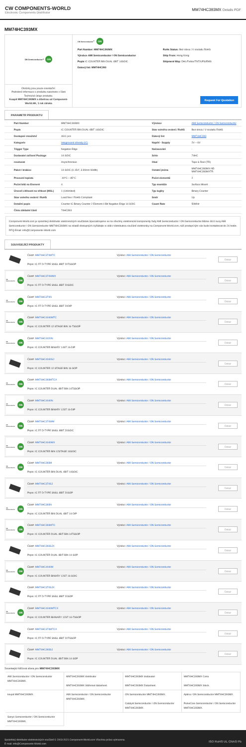CW COMPONENTS-WORLD
Electronic Components Distributor
MM74HC393MX Details PDF
MM74HC393MX
ON Semiconductor<sup>®</sup> ON
Obrázky jsou pouze orientační.
Podrobné informace o produktu naleznete v části Technické údaje produktu.
Koupit MM74HC393MX s důvěrou od Component-World.HK, 1 rok záruka
ON Semiconductor<sup>®</sup> ON
Part Number: MM74HC393MX
RoHs Status: Bez olova / V souladu RoHS
Výrobce AMI Semiconductor / ON Semiconductor
Ship From: Hong Kong
Popis IC COUNTER BIN DUAL 4BIT 14SOIC
Shipment Way: DHL/Fedex/TNT/UPS/EMS
Datový list: MM74HC393
Request For Quotation
PARAMETR PRODUKTU
| Part Number | MM74HC393MX | Výrobce | AMI Semiconductor / ON Semiconductor |
| Popis | IC COUNTER BIN DUAL 4BIT 14SOIC | Stav volného vedení / RoHS | Bez olova / V souladu RoHS |
| Dostupné množství | 4611 pcs | Datový list | MM74HC393 |
| Kategorie | Integrované obvody (IC) | Napětí - Supply | 2V ~ 6V |
| Trigger Type | Negative Edge | Načasování | - |
| Dodavatel zařízení Package | 14-SOIC | Série | 74HC |
| resetovat | Asynchronous | Obal | Tape & Reel (TR) |
| Paket / krabice | 14-SOIC (0.154", 3.90mm Width) | Ostatní jména | MM74HC393MX-ND MM74HC393MXTR |
| Provozní teplota | -40°C ~ 85°C | Počet elementů | 2 |
| Počet bitů na Element | 4 | Typ montáže | Surface Mount |
| Úroveň citlivosti na vlhkost (MSL) | 1 (Unlimited) | Typ logiky | Binary Counter |
| Stav volného vedení / RoHS | Lead free / RoHS Compliant | Směr | Up |
| Detailní popis | Counter IC Binary Counter 2 Element 4 Bit Negative Edge 14-SOIC | Count Rate | 50MHz |
| Číslo základní části | 74HC393 | | |
Component-World.com je spolehlivý distributor elektronických součástek.Specializujeme se na všechny elektronické komponenty řady AMI Semiconductor / ON Semiconductor.Máme 4611 kusy AMI Semiconductor / ON Semiconductor MM74HC393MX na skladě dostupných.Vyžádejte si citát z distributora součástí elektroniky na Component-World.com, náš prodejní tým vás bude kontaktovat do 24 hodin.
RFQ Email: info@Components-World.com
SOUVISEJÍCÍ PRODUKTY
Část#: MM74HC374MTC Výrobci: AMI Semiconductor / ON Semiconductor
Popis: IC FF D-TYPE SNGL 8BIT 20TSSOP
Dotaz
ON Semiconductor ON
Část#: MM74HC374WMX Výrobci: AMI Semiconductor / ON Semiconductor
Popis: IC FF D-TYPE SNGL 8BIT 20SOIC
Dotaz
ON Semiconductor ON
Část#: MM74HC374N Výrobci: AMI Semiconductor / ON Semiconductor
Popis: IC FF D-TYPE SNGL 8BIT 20DIP
Dotaz
ON Semiconductor ON
Část#: MM74HC4040MTC Výrobci: AMI Semiconductor / ON Semiconductor
Popis: IC COUNTER 12-STAGE BIN 16-TSSOP
Dotaz
ON Semiconductor ON
Část#: MM74HC4020N Výrobci: AMI Semiconductor / ON Semiconductor
Popis: IC COUNTER BINARY 14ST 16-DIP
Dotaz
Část#: MM74HC4040SJ Výrobci: AMI Semiconductor / ON Semiconductor
Popis: IC COUNTER 12-STAGE BIN 16-SOP
Dotaz
ON Semiconductor ON
Část#: MM74HC393MTCX Výrobci: AMI Semiconductor / ON Semiconductor
Popis: IC COUNTER DUAL 4BIT BIN 14TSSOP
Dotaz
ON Semiconductor ON
Část#: MM74HC4040N Výrobci: AMI Semiconductor / ON Semiconductor
Popis: IC COUNTER BINARY 12ST 16-DIP
Dotaz
ON Semiconductor ON
Část#: MM74HC374WM Výrobci: AMI Semiconductor / ON Semiconductor
Popis: IC FF D-TYPE SNGL 8BIT 20SOIC
Dotaz
ON Semiconductor ON
Část#: MM74HC4040MX Výrobci: AMI Semiconductor / ON Semiconductor
Popis: IC COUNTER BIN 12STAGE 16SOIC
Dotaz
ON Semiconductor ON
Část#: MM74HC393M Výrobci: AMI Semiconductor / ON Semiconductor
Popis: IC COUNTER BIN DUAL 4BIT 14SOIC
Dotaz
Část#: MM74HC374SJ Výrobci: AMI Semiconductor / ON Semiconductor
Popis: IC FF D-TYPE SNGL 8BIT 20SOP
Dotaz
ON Semiconductor ON
Část#: MM74HC393N Výrobci: AMI Semiconductor / ON Semiconductor
Popis: IC COUNTER BIN DUAL 4BIT 14-DIP
Dotaz
ON Semiconductor ON
Část#: MM74HC393MTC Výrobci: AMI Semiconductor / ON Semiconductor
Popis: IC COUNTER DUAL 4BIT BIN 14TSSOP
Dotaz
Část#: MM74HC393SJX Výrobci: AMI Semiconductor / ON Semiconductor
Popis: IC COUNTER DUAL 4BIT BIN 14-SOP
Dotaz
ON Semiconductor ON
Část#: MM74HC4040M Výrobci: AMI Semiconductor / ON Semiconductor
Popis: IC COUNTER BINARY 12ST 16-SOIC
Dotaz
Část#: MM74HC374SJX Výrobci: AMI Semiconductor / ON Semiconductor
Popis: IC FF D-TYPE SNGL 8BIT 20SOP
Dotaz
ON Semiconductor ON
Část#: MM74HC4040MTCX Výrobci: AMI Semiconductor / ON Semiconductor
Popis: IC COUNTER BIANARY 12ST 16-TSSOP
Dotaz
Část#: MM74HC374MTCX Výrobci: AMI Semiconductor / ON Semiconductor
Popis: IC FF D-TYPE SNGL 8BIT 20TSSOP
Dotaz
Část#: MM74HC393SJ Výrobci: AMI Semiconductor / ON Semiconductor
Popis: IC COUNTER DUAL 4BIT BIN 14-SOP
Dotaz
Související klíčová slova pro MM74HC393MX
AMI Semiconductor / ON Semiconductor MM74HC393MX.
MM74HC393MX distributor
MM74HC393MX Stáhnout datasheet.
MM74HC393MX dodavatel
MM74HC393MX Datasheet.
MM74HC393MX Cena
MM74HC393MX Stock.
koupit MM74HC393MX.
AMI Semiconductor / ON Semiconductor MM74HC393MX.
ON Semiconductor MM74HC393MX.
Catalyst Semiconductor / ON Semiconductor MM74HC393MX.
Aptina / ON Semiconductor MM74HC393MX.
PulseCore Semiconductor / ON Semiconductor MM74HC393MX.
Sanyo Semiconductor / ON Semiconductor MM74HC393MX.
Spolehlivý distributor elektronických součástí © 2003-2021 Component-World.com Všechna práva vyhrazena.
E-mail: info@Components-World.com
ISO RoHS UL CNAS Pb